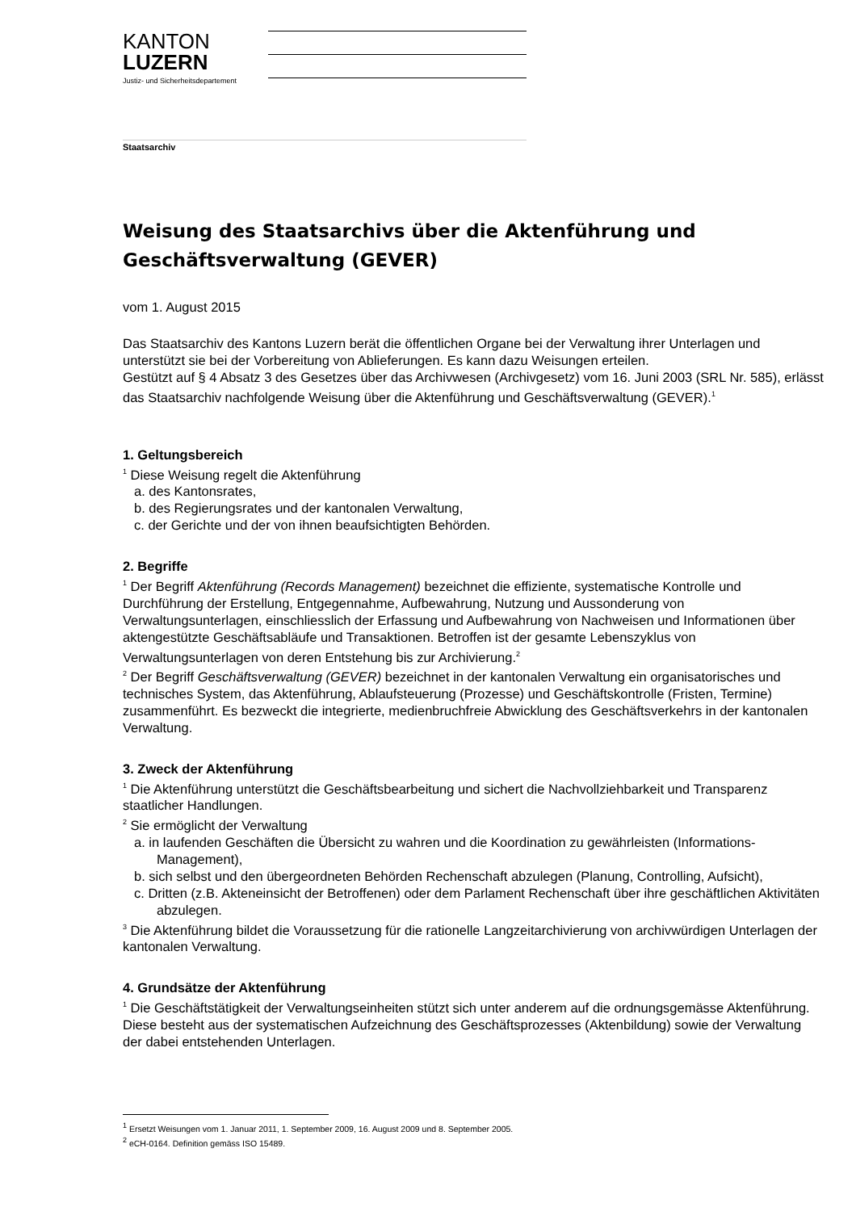KANTON
LUZERN
Justiz- und Sicherheitsdepartement
Staatsarchiv
Weisung des Staatsarchivs über die Aktenführung und Geschäftsverwaltung (GEVER)
vom 1. August 2015
Das Staatsarchiv des Kantons Luzern berät die öffentlichen Organe bei der Verwaltung ihrer Unterlagen und unterstützt sie bei der Vorbereitung von Ablieferungen. Es kann dazu Weisungen erteilen.
Gestützt auf § 4 Absatz 3 des Gesetzes über das Archivwesen (Archivgesetz) vom 16. Juni 2003 (SRL Nr. 585), erlässt das Staatsarchiv nachfolgende Weisung über die Aktenführung und Geschäftsverwaltung (GEVER).<sup>1</sup>
1. Geltungsbereich
<sup>1</sup> Diese Weisung regelt die Aktenführung
a. des Kantonsrates,
b. des Regierungsrates und der kantonalen Verwaltung,
c. der Gerichte und der von ihnen beaufsichtigten Behörden.
2. Begriffe
<sup>1</sup> Der Begriff Aktenführung (Records Management) bezeichnet die effiziente, systematische Kontrolle und Durchführung der Erstellung, Entgegennahme, Aufbewahrung, Nutzung und Aussonderung von Verwaltungsunterlagen, einschliesslich der Erfassung und Aufbewahrung von Nachweisen und Informationen über aktengestützte Geschäftsabläufe und Transaktionen. Betroffen ist der gesamte Lebenszyklus von Verwaltungsunterlagen von deren Entstehung bis zur Archivierung.<sup>2</sup>
<sup>2</sup> Der Begriff Geschäftsverwaltung (GEVER) bezeichnet in der kantonalen Verwaltung ein organisatorisches und technisches System, das Aktenführung, Ablaufsteuerung (Prozesse) und Geschäftskontrolle (Fristen, Termine) zusammenführt. Es bezweckt die integrierte, medienbruchfreie Abwicklung des Geschäftsverkehrs in der kantonalen Verwaltung.
3. Zweck der Aktenführung
<sup>1</sup> Die Aktenführung unterstützt die Geschäftsbearbeitung und sichert die Nachvollziehbarkeit und Transparenz staatlicher Handlungen.
<sup>2</sup> Sie ermöglicht der Verwaltung
a. in laufenden Geschäften die Übersicht zu wahren und die Koordination zu gewährleisten (Informations-Management),
b. sich selbst und den übergeordneten Behörden Rechenschaft abzulegen (Planung, Controlling, Aufsicht),
c. Dritten (z.B. Akteneinsicht der Betroffenen) oder dem Parlament Rechenschaft über ihre geschäftlichen Aktivitäten abzulegen.
<sup>3</sup> Die Aktenführung bildet die Voraussetzung für die rationelle Langzeitarchivierung von archivwürdigen Unterlagen der kantonalen Verwaltung.
4. Grundsätze der Aktenführung
<sup>1</sup> Die Geschäftstätigkeit der Verwaltungseinheiten stützt sich unter anderem auf die ordnungsgemässe Aktenführung. Diese besteht aus der systematischen Aufzeichnung des Geschäftsprozesses (Aktenbildung) sowie der Verwaltung der dabei entstehenden Unterlagen.
<sup>1</sup> Ersetzt Weisungen vom 1. Januar 2011, 1. September 2009, 16. August 2009 und 8. September 2005.
<sup>2</sup> eCH-0164. Definition gemäss ISO 15489.